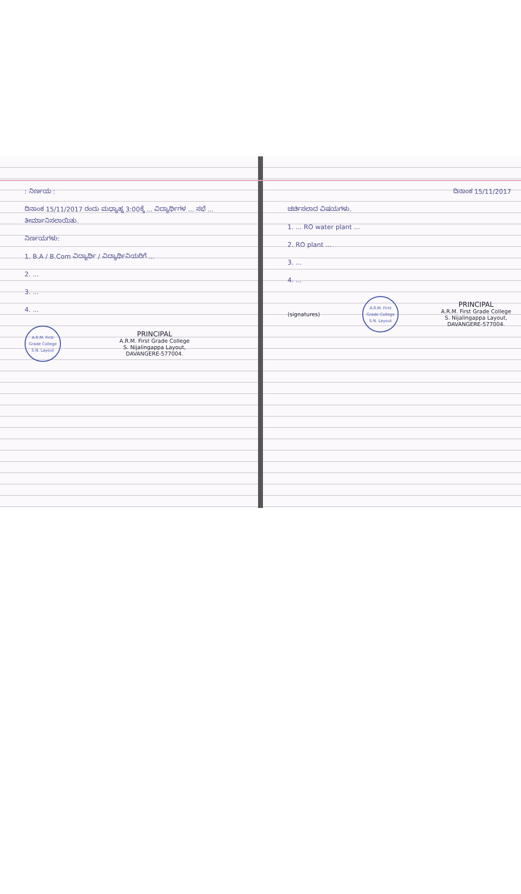: ನಿರ್ಣಯ :
ದಿನಾಂಕ 15/11/2017 ರಂದು ಮಧ್ಯಾಹ್ನ 3:00ಕ್ಕೆ ... ವಿದ್ಯಾರ್ಥಿಗಳ ... ಸಭೆ ... ತೀರ್ಮಾನಿಸಲಾಯಿತು.
ನಿರ್ಣಯಗಳು:
1. B.A / B.Com ವಿದ್ಯಾರ್ಥಿ / ವಿದ್ಯಾರ್ಥಿನಿಯರಿಗೆ ...
2. ...
3. ...
4. ...
A.R.M. First Grade College
S.N. Layout
PRINCIPAL
A.R.M. First Grade College
S. Nijalingappa Layout,
DAVANGERE-577004.
ದಿನಾಂಕ 15/11/2017
ಚರ್ಚಿಸಲಾದ ವಿಷಯಗಳು.
1. ... RO water plant ...
2. RO plant ...
3. ...
4. ...
(signatures)
A.R.M. First Grade College
S.N. Layout
PRINCIPAL
A.R.M. First Grade College
S. Nijalingappa Layout,
DAVANGERE-577004.